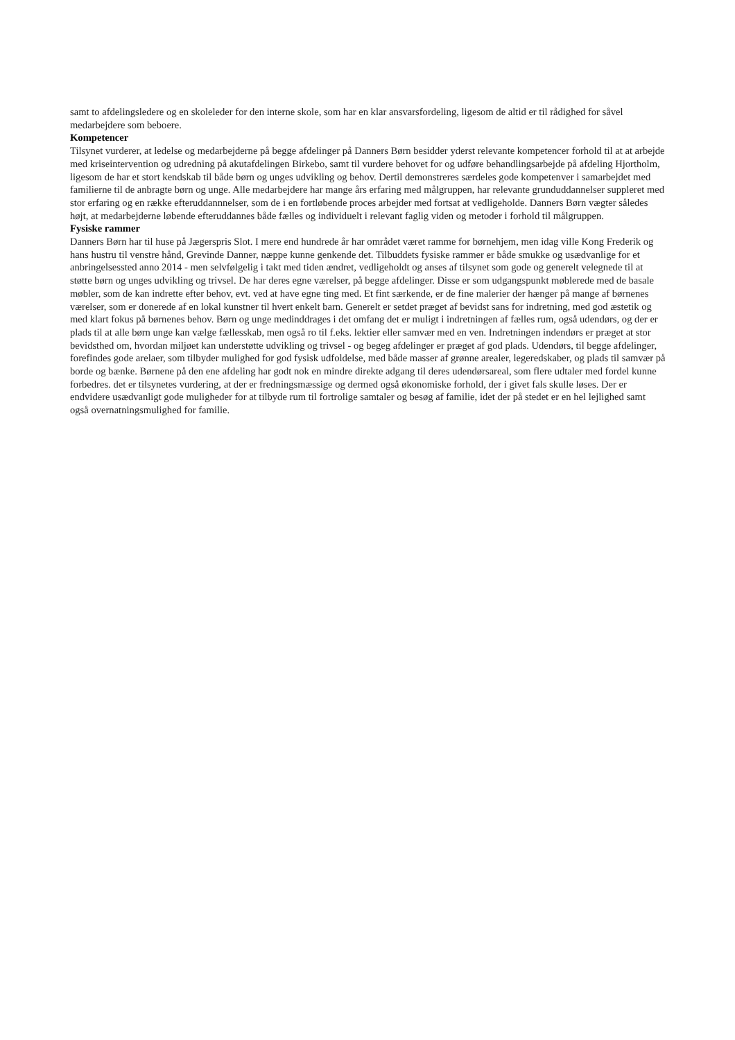samt to afdelingsledere og en skoleleder for den interne skole, som har en klar ansvarsfordeling, ligesom de altid er til rådighed for såvel medarbejdere som beboere.
Kompetencer
Tilsynet vurderer, at ledelse og medarbejderne på begge afdelinger på Danners Børn besidder yderst relevante kompetencer forhold til at at arbejde med kriseintervention og udredning på akutafdelingen Birkebo, samt til vurdere behovet for og udføre behandlingsarbejde på afdeling Hjortholm, ligesom de har et stort kendskab til både børn og unges udvikling og behov. Dertil demonstreres særdeles gode kompetenver i samarbejdet med familierne til de anbragte børn og unge. Alle medarbejdere har mange års erfaring med målgruppen, har relevante grunduddannelser suppleret med stor erfaring og en række efteruddannnelser, som de i en fortløbende proces arbejder med fortsat at vedligeholde. Danners Børn vægter således højt, at medarbejderne løbende efteruddannes både fælles og individuelt i relevant faglig viden og metoder i forhold til målgruppen.
Fysiske rammer
Danners Børn har til huse på Jægerspris Slot. I mere end hundrede år har området været ramme for børnehjem, men idag ville Kong Frederik og hans hustru til venstre hånd, Grevinde Danner, næppe kunne genkende det. Tilbuddets fysiske rammer er både smukke og usædvanlige for et anbringelsessted anno 2014 - men selvfølgelig i takt med tiden ændret, vedligeholdt og anses af tilsynet som gode og generelt velegnede til at støtte børn og unges udvikling og trivsel. De har deres egne værelser, på begge afdelinger. Disse er som udgangspunkt møblerede med de basale møbler, som de kan indrette efter behov, evt. ved at have egne ting med. Et fint særkende, er de fine malerier der hænger på mange af børnenes værelser, som er donerede af en lokal kunstner til hvert enkelt barn. Generelt er setdet præget af bevidst sans for indretning, med god æstetik og med klart fokus på børnenes behov. Børn og unge medinddrages i det omfang det er muligt i indretningen af fælles rum, også udendørs, og der er plads til at alle børn unge kan vælge fællesskab, men også ro til f.eks. lektier eller samvær med en ven. Indretningen indendørs er præget at stor bevidsthed om, hvordan miljøet kan understøtte udvikling og trivsel - og begeg afdelinger er præget af god plads. Udendørs, til begge afdelinger, forefindes gode arelaer, som tilbyder mulighed for god fysisk udfoldelse, med både masser af grønne arealer, legeredskaber, og plads til samvær på borde og bænke. Børnene på den ene afdeling har godt nok en mindre direkte adgang til deres udendørsareal, som flere udtaler med fordel kunne forbedres. det er tilsynetes vurdering, at der er fredningsmæssige og dermed også økonomiske forhold, der i givet fals skulle løses. Der er endvidere usædvanligt gode muligheder for at tilbyde rum til fortrolige samtaler og besøg af familie, idet der på stedet er en hel lejlighed samt også overnatningsmulighed for familie.